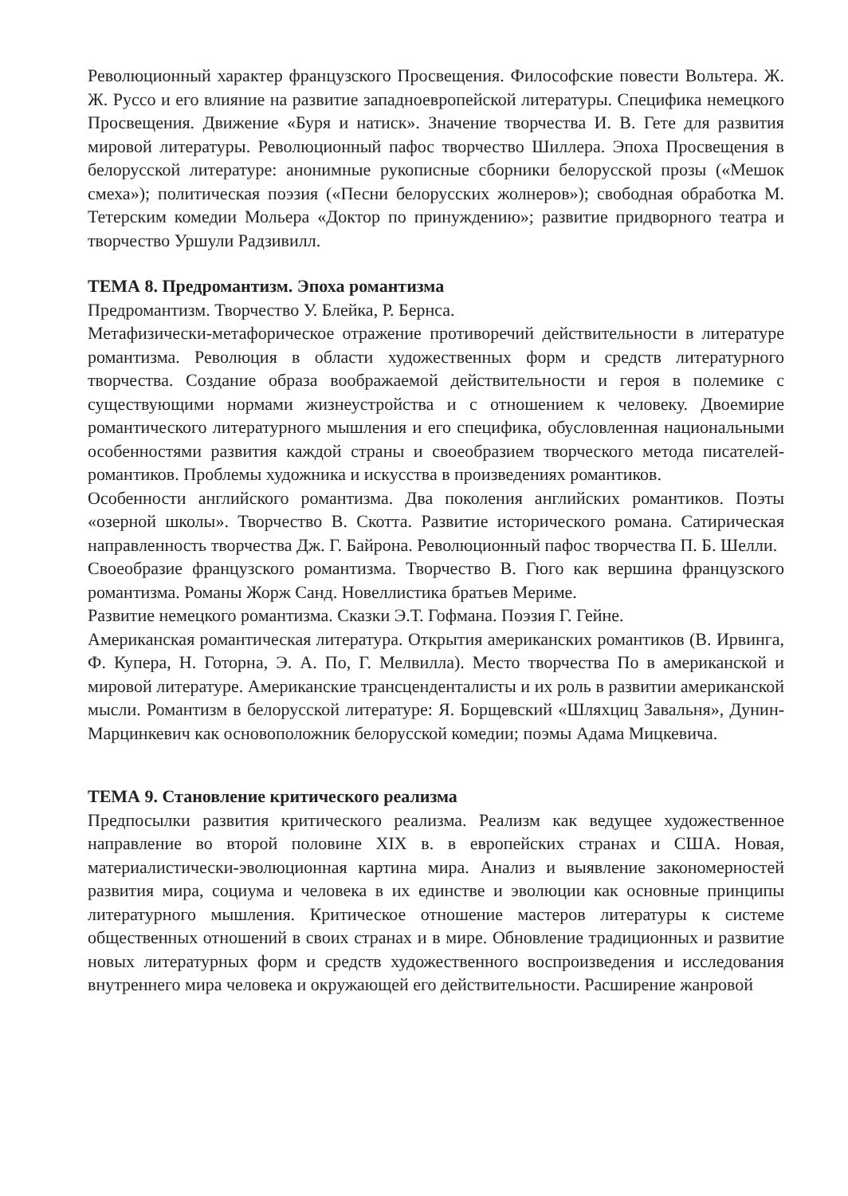Революционный характер французского Просвещения. Философские повести Вольтера. Ж. Ж. Руссо и его влияние на развитие западноевропейской литературы. Специфика немецкого Просвещения. Движение «Буря и натиск». Значение творчества И. В. Гете для развития мировой литературы. Революционный пафос творчество Шиллера. Эпоха Просвещения в белорусской литературе: анонимные рукописные сборники белорусской прозы («Мешок смеха»); политическая поэзия («Песни белорусских жолнеров»); свободная обработка М. Тетерским комедии Мольера «Доктор по принуждению»; развитие придворного театра и творчество Уршули Радзивилл.
ТЕМА 8. Предромантизм. Эпоха романтизма
Предромантизм. Творчество У. Блейка, Р. Бернса.
Метафизически-метафорическое отражение противоречий действительности в литературе романтизма. Революция в области художественных форм и средств литературного творчества. Создание образа воображаемой действительности и героя в полемике с существующими нормами жизнеустройства и с отношением к человеку. Двоемирие романтического литературного мышления и его специфика, обусловленная национальными особенностями развития каждой страны и своеобразием творческого метода писателей-романтиков. Проблемы художника и искусства в произведениях романтиков.
Особенности английского романтизма. Два поколения английских романтиков. Поэты «озерной школы». Творчество В. Скотта. Развитие исторического романа. Сатирическая направленность творчества Дж. Г. Байрона. Революционный пафос творчества П. Б. Шелли.
Своеобразие французского романтизма. Творчество В. Гюго как вершина французского романтизма. Романы Жорж Санд. Новеллистика братьев Мериме.
Развитие немецкого романтизма. Сказки Э.Т. Гофмана. Поэзия Г. Гейне.
Американская романтическая литература. Открытия американских романтиков (В. Ирвинга, Ф. Купера, Н. Готорна, Э. А. По, Г. Мелвилла). Место творчества По в американской и мировой литературе. Американские трансценденталисты и их роль в развитии американской мысли. Романтизм в белорусской литературе: Я. Борщевский «Шляхциц Завальня», Дунин-Марцинкевич как основоположник белорусской комедии; поэмы Адама Мицкевича.
ТЕМА 9. Становление критического реализма
Предпосылки развития критического реализма. Реализм как ведущее художественное направление во второй половине XIX в. в европейских странах и США. Новая, материалистически-эволюционная картина мира. Анализ и выявление закономерностей развития мира, социума и человека в их единстве и эволюции как основные принципы литературного мышления. Критическое отношение мастеров литературы к системе общественных отношений в своих странах и в мире. Обновление традиционных и развитие новых литературных форм и средств художественного воспроизведения и исследования внутреннего мира человека и окружающей его действительности. Расширение жанровой